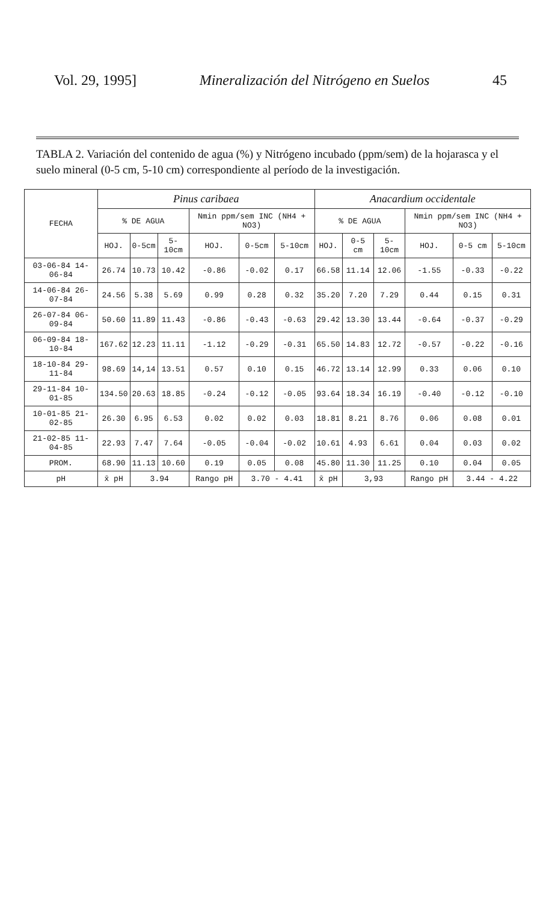Vol. 29, 1995] Mineralización del Nitrógeno en Suelos 45
TABLA 2. Variación del contenido de agua (%) y Nitrógeno incubado (ppm/sem) de la hojarasca y el suelo mineral (0-5 cm, 5-10 cm) correspondiente al período de la investigación.
| FECHA | Pinus caribaea | | | | | | Anacardium occidentale | | | | | |
| --- | --- | --- | --- | --- | --- | --- | --- | --- | --- | --- | --- | --- |
| | % DE AGUA | | | Nmin ppm/sem INC (NH4 + NO3) | | | % DE AGUA | | | Nmin ppm/sem INC (NH4 + NO3) | | |
| | HOJ. | 0-5cm | 5-10cm | HOJ. | 0-5cm | 5-10cm | HOJ. | 0-5 cm | 5-10cm | HOJ. | 0-5 cm | 5-10cm |
| 03-06-84 14-06-84 | 26.74 | 10.73 | 10.42 | -0.86 | -0.02 | 0.17 | 66.58 | 11.14 | 12.06 | -1.55 | -0.33 | -0.22 |
| 14-06-84 26-07-84 | 24.56 | 5.38 | 5.69 | 0.99 | 0.28 | 0.32 | 35.20 | 7.20 | 7.29 | 0.44 | 0.15 | 0.31 |
| 26-07-84 06-09-84 | 50.60 | 11.89 | 11.43 | -0.86 | -0.43 | -0.63 | 29.42 | 13.30 | 13.44 | -0.64 | -0.37 | -0.29 |
| 06-09-84 18-10-84 | 167.62 | 12.23 | 11.11 | -1.12 | -0.29 | -0.31 | 65.50 | 14.83 | 12.72 | -0.57 | -0.22 | -0.16 |
| 18-10-84 29-11-84 | 98.69 | 14,14 | 13.51 | 0.57 | 0.10 | 0.15 | 46.72 | 13.14 | 12.99 | 0.33 | 0.06 | 0.10 |
| 29-11-84 10-01-85 | 134.50 | 20.63 | 18.85 | -0.24 | -0.12 | -0.05 | 93.64 | 18.34 | 16.19 | -0.40 | -0.12 | -0.10 |
| 10-01-85 21-02-85 | 26.30 | 6.95 | 6.53 | 0.02 | 0.02 | 0.03 | 18.81 | 8.21 | 8.76 | 0.06 | 0.08 | 0.01 |
| 21-02-85 11-04-85 | 22.93 | 7.47 | 7.64 | -0.05 | -0.04 | -0.02 | 10.61 | 4.93 | 6.61 | 0.04 | 0.03 | 0.02 |
| PROM. | 68.90 | 11.13 | 10.60 | 0.19 | 0.05 | 0.08 | 45.80 | 11.30 | 11.25 | 0.10 | 0.04 | 0.05 |
| pH | x̄ pH | 3.94 | | Rango pH | 3.70 - 4.41 | | x̄ pH | 3,93 | | Rango pH | 3.44 - 4.22 | |